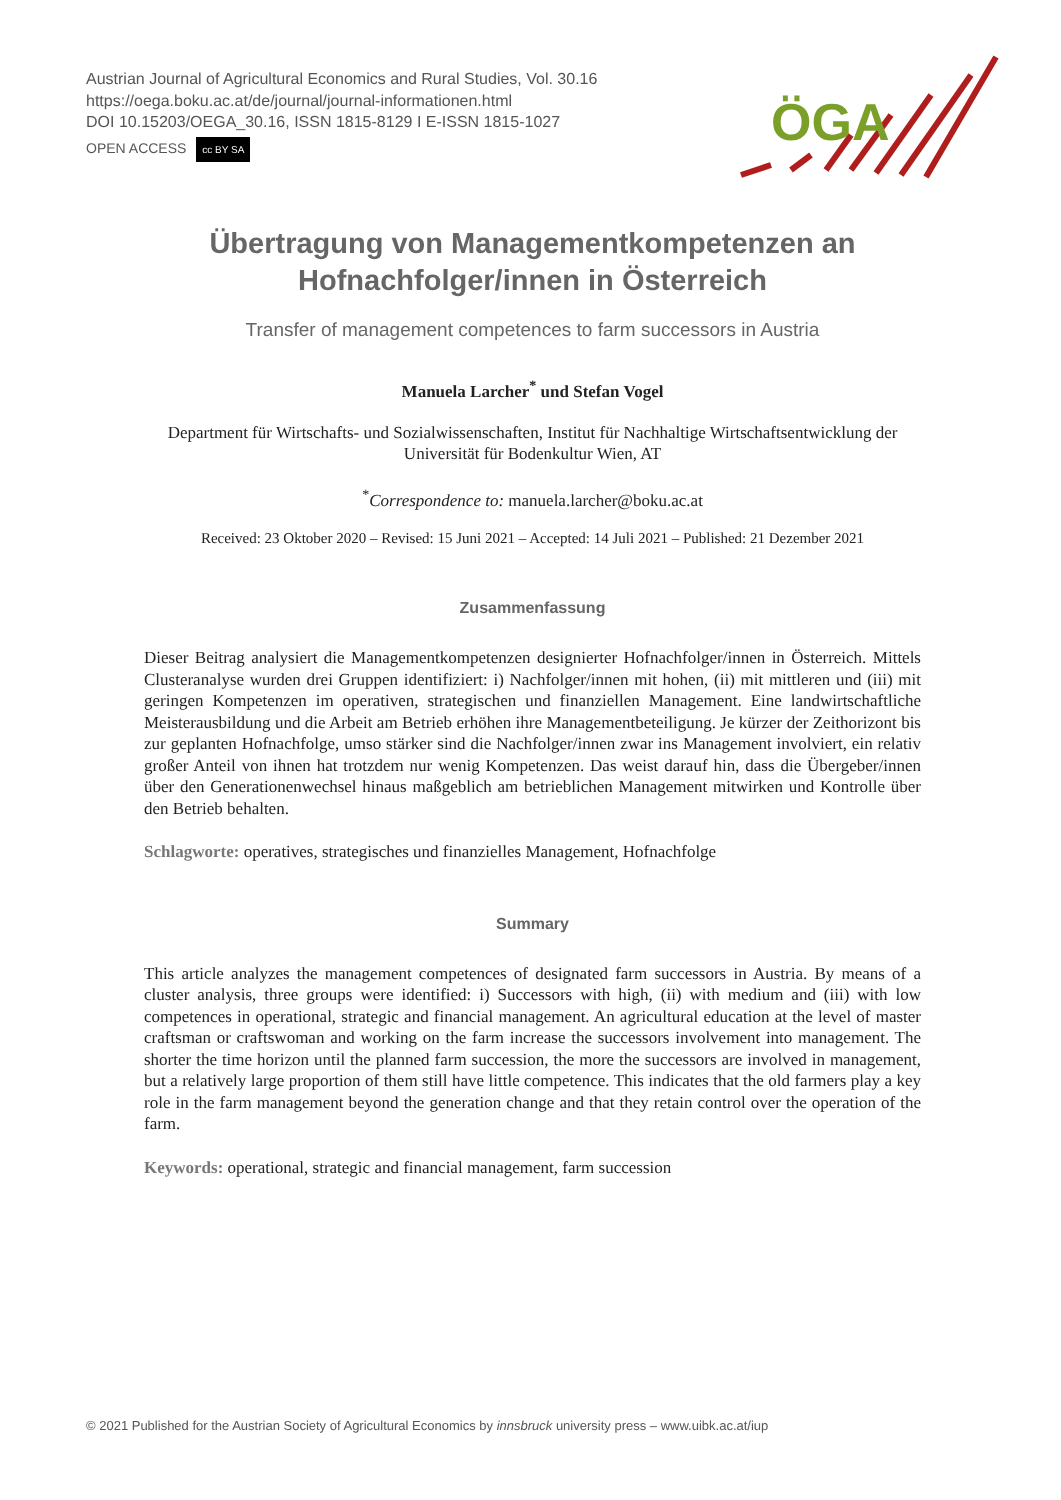Austrian Journal of Agricultural Economics and Rural Studies, Vol. 30.16
https://oega.boku.ac.at/de/journal/journal-informationen.html
DOI 10.15203/OEGA_30.16, ISSN 1815-8129 I E-ISSN 1815-1027
OPEN ACCESS cc BY SA
ÖGA
Übertragung von Managementkompetenzen an Hofnachfolger/innen in Österreich
Transfer of management competences to farm successors in Austria
Manuela Larcher<sup>*</sup> und Stefan Vogel
Department für Wirtschafts- und Sozialwissenschaften, Institut für Nachhaltige Wirtschaftsentwicklung der Universität für Bodenkultur Wien, AT
<sup>*</sup> Correspondence to: manuela.larcher@boku.ac.at
Received: 23 Oktober 2020 – Revised: 15 Juni 2021 – Accepted: 14 Juli 2021 – Published: 21 Dezember 2021
Zusammenfassung
Dieser Beitrag analysiert die Managementkompetenzen designierter Hofnachfolger/innen in Österreich. Mittels Clusteranalyse wurden drei Gruppen identifiziert: i) Nachfolger/innen mit hohen, (ii) mit mittleren und (iii) mit geringen Kompetenzen im operativen, strategischen und finanziellen Management. Eine landwirtschaftliche Meisterausbildung und die Arbeit am Betrieb erhöhen ihre Managementbeteiligung. Je kürzer der Zeithorizont bis zur geplanten Hofnachfolge, umso stärker sind die Nachfolger/innen zwar ins Management involviert, ein relativ großer Anteil von ihnen hat trotzdem nur wenig Kompetenzen. Das weist darauf hin, dass die Übergeber/innen über den Generationenwechsel hinaus maßgeblich am betrieblichen Management mitwirken und Kontrolle über den Betrieb behalten.
Schlagworte: operatives, strategisches und finanzielles Management, Hofnachfolge
Summary
This article analyzes the management competences of designated farm successors in Austria. By means of a cluster analysis, three groups were identified: i) Successors with high, (ii) with medium and (iii) with low competences in operational, strategic and financial management. An agricultural education at the level of master craftsman or craftswoman and working on the farm increase the successors involvement into management. The shorter the time horizon until the planned farm succession, the more the successors are involved in management, but a relatively large proportion of them still have little competence. This indicates that the old farmers play a key role in the farm management beyond the generation change and that they retain control over the operation of the farm.
Keywords: operational, strategic and financial management, farm succession
© 2021 Published for the Austrian Society of Agricultural Economics by innsbruck university press – www.uibk.ac.at/iup